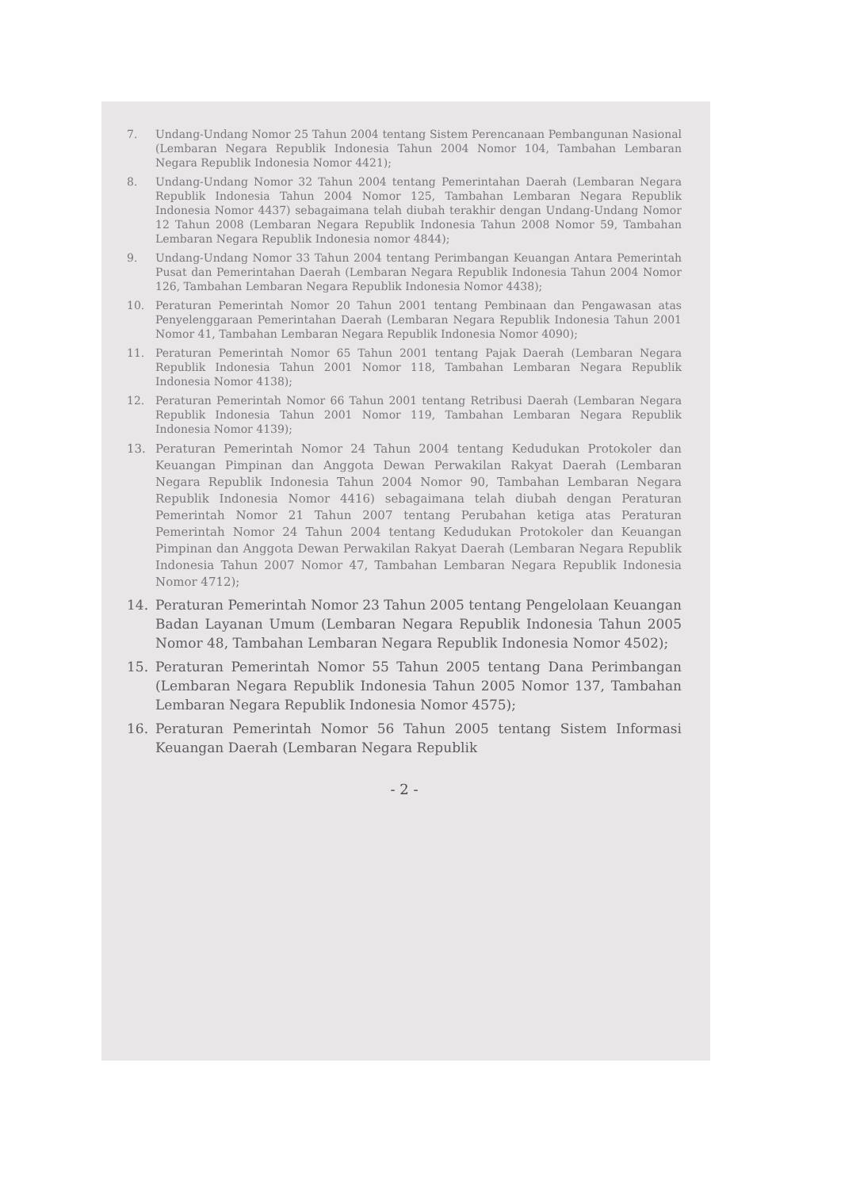7. Undang-Undang Nomor 25 Tahun 2004 tentang Sistem Perencanaan Pembangunan Nasional (Lembaran Negara Republik Indonesia Tahun 2004 Nomor 104, Tambahan Lembaran Negara Republik Indonesia Nomor 4421);
8. Undang-Undang Nomor 32 Tahun 2004 tentang Pemerintahan Daerah (Lembaran Negara Republik Indonesia Tahun 2004 Nomor 125, Tambahan Lembaran Negara Republik Indonesia Nomor 4437) sebagaimana telah diubah terakhir dengan Undang-Undang Nomor 12 Tahun 2008 (Lembaran Negara Republik Indonesia Tahun 2008 Nomor 59, Tambahan Lembaran Negara Republik Indonesia nomor 4844);
9. Undang-Undang Nomor 33 Tahun 2004 tentang Perimbangan Keuangan Antara Pemerintah Pusat dan Pemerintahan Daerah (Lembaran Negara Republik Indonesia Tahun 2004 Nomor 126, Tambahan Lembaran Negara Republik Indonesia Nomor 4438);
10. Peraturan Pemerintah Nomor 20 Tahun 2001 tentang Pembinaan dan Pengawasan atas Penyelenggaraan Pemerintahan Daerah (Lembaran Negara Republik Indonesia Tahun 2001 Nomor 41, Tambahan Lembaran Negara Republik Indonesia Nomor 4090);
11. Peraturan Pemerintah Nomor 65 Tahun 2001 tentang Pajak Daerah (Lembaran Negara Republik Indonesia Tahun 2001 Nomor 118, Tambahan Lembaran Negara Republik Indonesia Nomor 4138);
12. Peraturan Pemerintah Nomor 66 Tahun 2001 tentang Retribusi Daerah (Lembaran Negara Republik Indonesia Tahun 2001 Nomor 119, Tambahan Lembaran Negara Republik Indonesia Nomor 4139);
13. Peraturan Pemerintah Nomor 24 Tahun 2004 tentang Kedudukan Protokoler dan Keuangan Pimpinan dan Anggota Dewan Perwakilan Rakyat Daerah (Lembaran Negara Republik Indonesia Tahun 2004 Nomor 90, Tambahan Lembaran Negara Republik Indonesia Nomor 4416) sebagaimana telah diubah dengan Peraturan Pemerintah Nomor 21 Tahun 2007 tentang Perubahan ketiga atas Peraturan Pemerintah Nomor 24 Tahun 2004 tentang Kedudukan Protokoler dan Keuangan Pimpinan dan Anggota Dewan Perwakilan Rakyat Daerah (Lembaran Negara Republik Indonesia Tahun 2007 Nomor 47, Tambahan Lembaran Negara Republik Indonesia Nomor 4712);
14. Peraturan Pemerintah Nomor 23 Tahun 2005 tentang Pengelolaan Keuangan Badan Layanan Umum (Lembaran Negara Republik Indonesia Tahun 2005 Nomor 48, Tambahan Lembaran Negara Republik Indonesia Nomor 4502);
15. Peraturan Pemerintah Nomor 55 Tahun 2005 tentang Dana Perimbangan (Lembaran Negara Republik Indonesia Tahun 2005 Nomor 137, Tambahan Lembaran Negara Republik Indonesia Nomor 4575);
16. Peraturan Pemerintah Nomor 56 Tahun 2005 tentang Sistem Informasi Keuangan Daerah (Lembaran Negara Republik
- 2 -